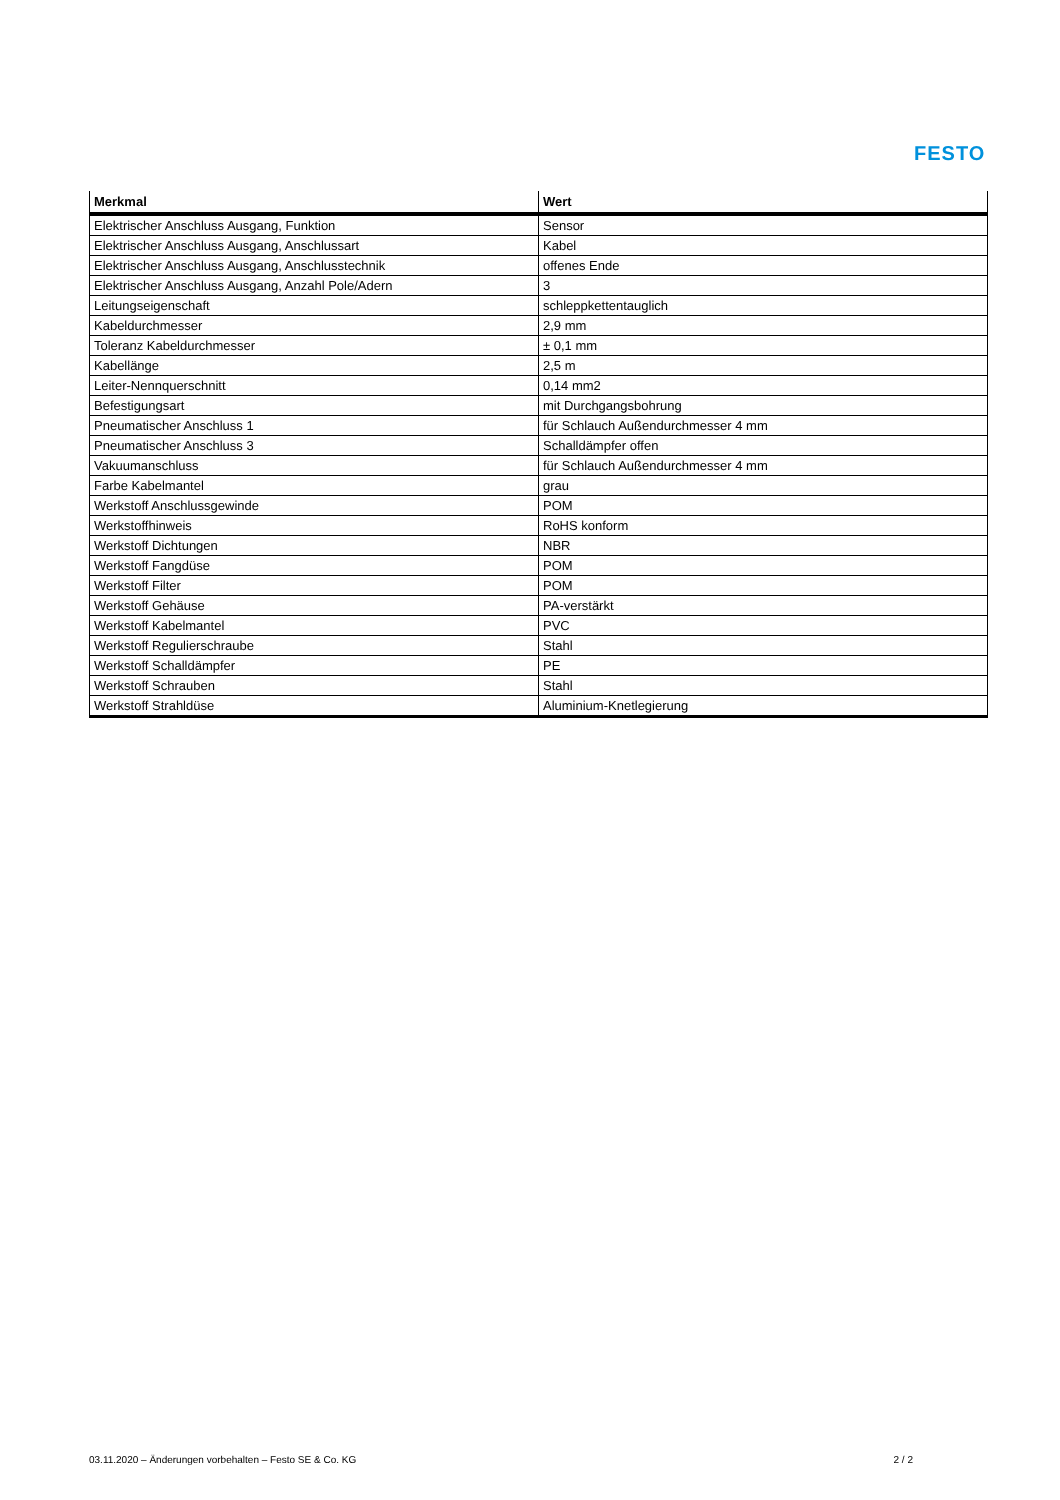FESTO
| Merkmal | Wert |
| --- | --- |
| Elektrischer Anschluss Ausgang, Funktion | Sensor |
| Elektrischer Anschluss Ausgang, Anschlussart | Kabel |
| Elektrischer Anschluss Ausgang, Anschlusstechnik | offenes Ende |
| Elektrischer Anschluss Ausgang, Anzahl Pole/Adern | 3 |
| Leitungseigenschaft | schleppkettentauglich |
| Kabeldurchmesser | 2,9 mm |
| Toleranz Kabeldurchmesser | ± 0,1 mm |
| Kabellänge | 2,5 m |
| Leiter-Nennquerschnitt | 0,14 mm2 |
| Befestigungsart | mit Durchgangsbohrung |
| Pneumatischer Anschluss 1 | für Schlauch Außendurchmesser 4 mm |
| Pneumatischer Anschluss 3 | Schalldämpfer offen |
| Vakuumanschluss | für Schlauch Außendurchmesser 4 mm |
| Farbe Kabelmantel | grau |
| Werkstoff Anschlussgewinde | POM |
| Werkstoffhinweis | RoHS konform |
| Werkstoff Dichtungen | NBR |
| Werkstoff Fangdüse | POM |
| Werkstoff Filter | POM |
| Werkstoff Gehäuse | PA-verstärkt |
| Werkstoff Kabelmantel | PVC |
| Werkstoff Regulierschraube | Stahl |
| Werkstoff Schalldämpfer | PE |
| Werkstoff Schrauben | Stahl |
| Werkstoff Strahldüse | Aluminium-Knetlegierung |
03.11.2020 – Änderungen vorbehalten – Festo SE & Co. KG 2 / 2